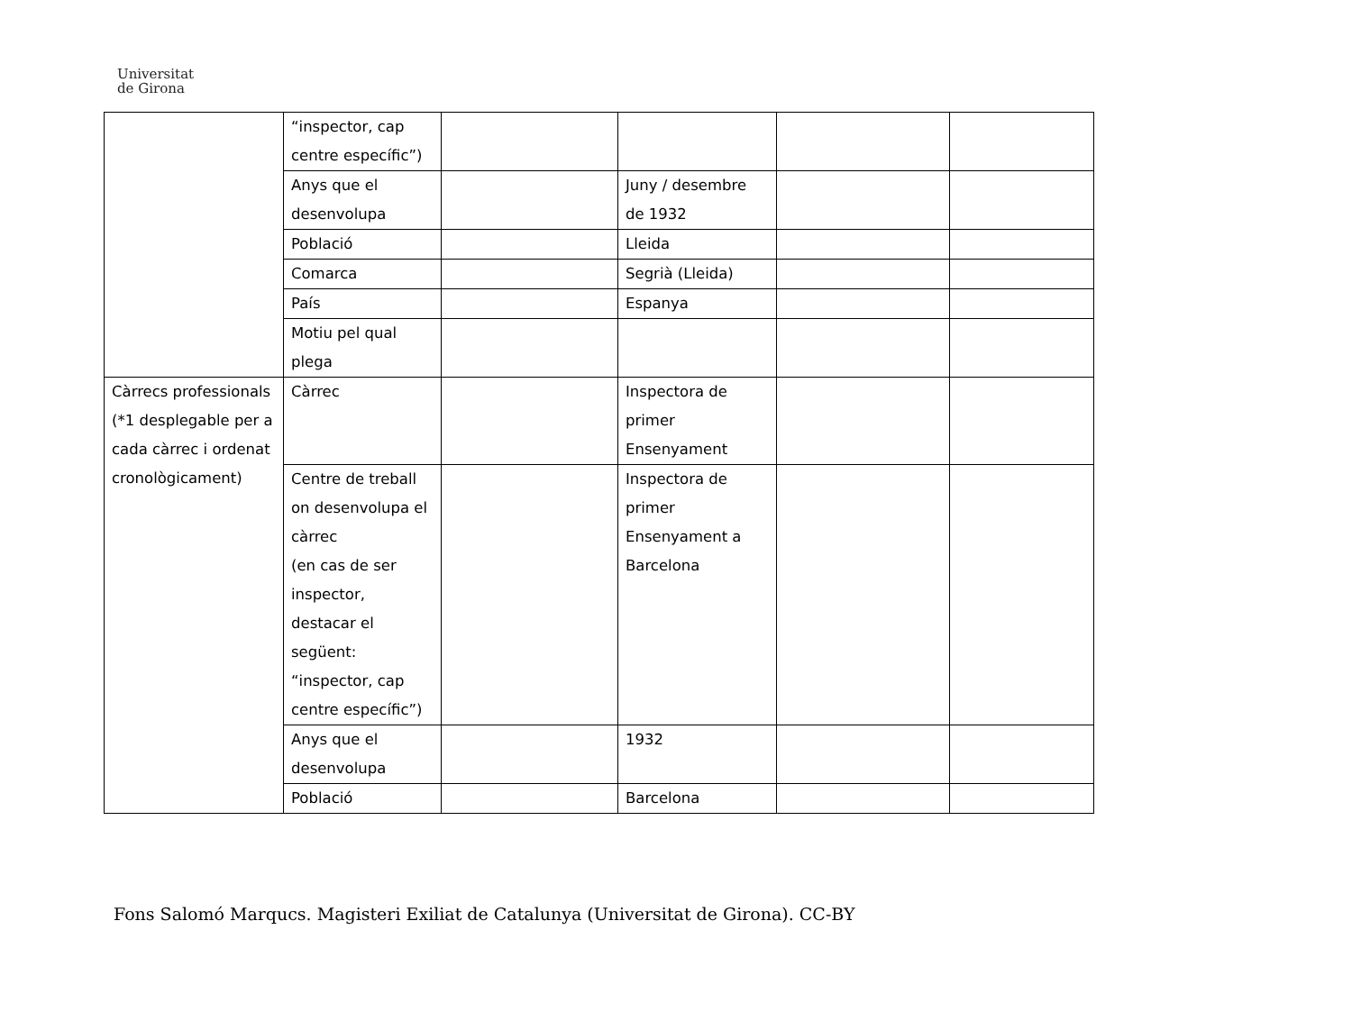Universitat
de Girona
| | “inspector, cap centre específic”) | | | | |
| | Anys que el desenvolupa | | Juny / desembre de 1932 | | |
| | Població | | Lleida | | |
| | Comarca | | Segrià (Lleida) | | |
| | País | | Espanya | | |
| | Motiu pel qual plega | | | | |
| Càrrecs professionals (*1 desplegable per a cada càrrec i ordenat cronològicament) | Càrrec | | Inspectora de primer Ensenyament | | |
| | Centre de treball on desenvolupa el càrrec (en cas de ser inspector, destacar el següent: “inspector, cap centre específic”) | | Inspectora de primer Ensenyament a Barcelona | | |
| | Anys que el desenvolupa | | 1932 | | |
| | Població | | Barcelona | | |
Fons Salomó Marqucs. Magisteri Exiliat de Catalunya (Universitat de Girona). CC-BY